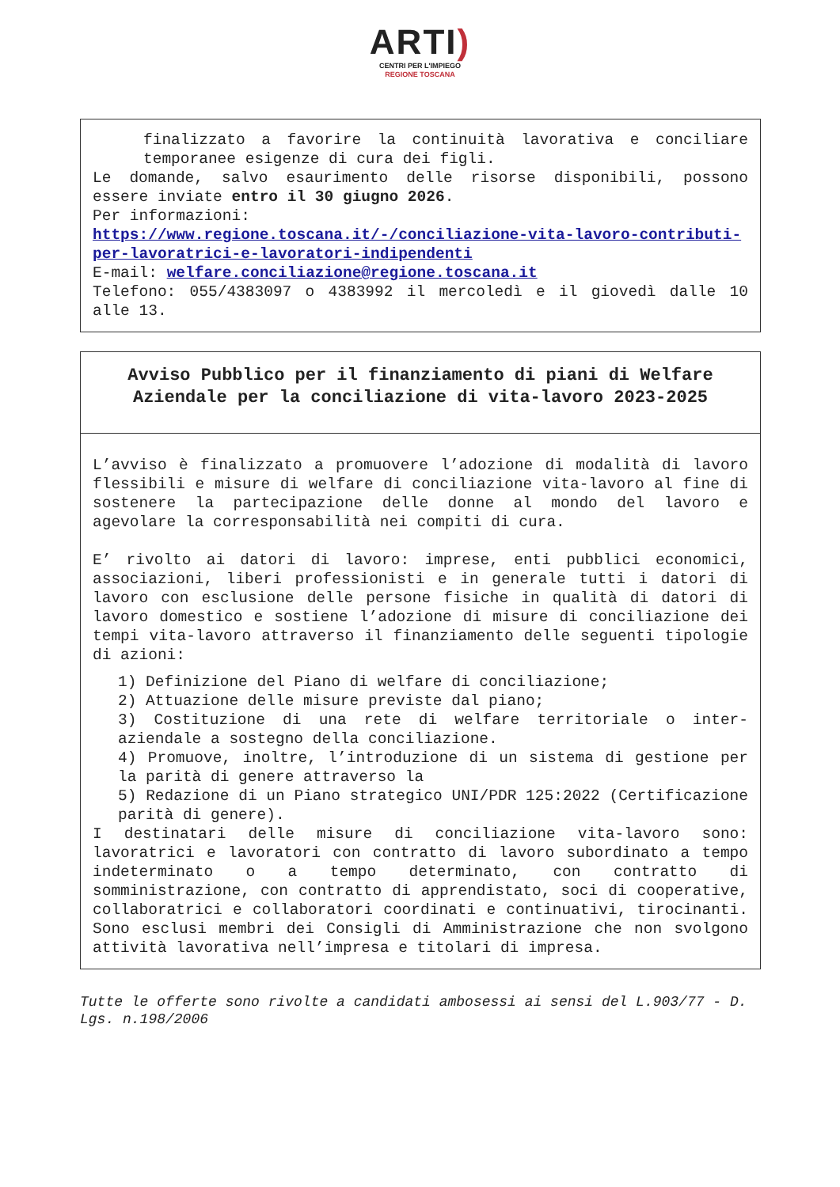ARTI)
CENTRI PER L'IMPIEGO
REGIONE TOSCANA
finalizzato a favorire la continuità lavorativa e conciliare temporanee esigenze di cura dei figli.
Le domande, salvo esaurimento delle risorse disponibili, possono essere inviate entro il 30 giugno 2026.
Per informazioni:
https://www.regione.toscana.it/-/conciliazione-vita-lavoro-contributi-per-lavoratrici-e-lavoratori-indipendenti
E-mail: welfare.conciliazione@regione.toscana.it
Telefono: 055/4383097 o 4383992 il mercoledì e il giovedì dalle 10 alle 13.
Avviso Pubblico per il finanziamento di piani di Welfare Aziendale per la conciliazione di vita-lavoro 2023-2025
L’avviso è finalizzato a promuovere l’adozione di modalità di lavoro flessibili e misure di welfare di conciliazione vita-lavoro al fine di sostenere la partecipazione delle donne al mondo del lavoro e agevolare la corresponsabilità nei compiti di cura.
E’ rivolto ai datori di lavoro: imprese, enti pubblici economici, associazioni, liberi professionisti e in generale tutti i datori di lavoro con esclusione delle persone fisiche in qualità di datori di lavoro domestico e sostiene l’adozione di misure di conciliazione dei tempi vita-lavoro attraverso il finanziamento delle seguenti tipologie di azioni:
1) Definizione del Piano di welfare di conciliazione;
2) Attuazione delle misure previste dal piano;
3) Costituzione di una rete di welfare territoriale o inter-aziendale a sostegno della conciliazione.
4) Promuove, inoltre, l’introduzione di un sistema di gestione per la parità di genere attraverso la
5) Redazione di un Piano strategico UNI/PDR 125:2022 (Certificazione parità di genere).
I destinatari delle misure di conciliazione vita-lavoro sono: lavoratrici e lavoratori con contratto di lavoro subordinato a tempo indeterminato o a tempo determinato, con contratto di somministrazione, con contratto di apprendistato, soci di cooperative, collaboratrici e collaboratori coordinati e continuativi, tirocinanti. Sono esclusi membri dei Consigli di Amministrazione che non svolgono attività lavorativa nell’impresa e titolari di impresa.
Tutte le offerte sono rivolte a candidati ambosessi ai sensi del L.903/77 - D. Lgs. n.198/2006